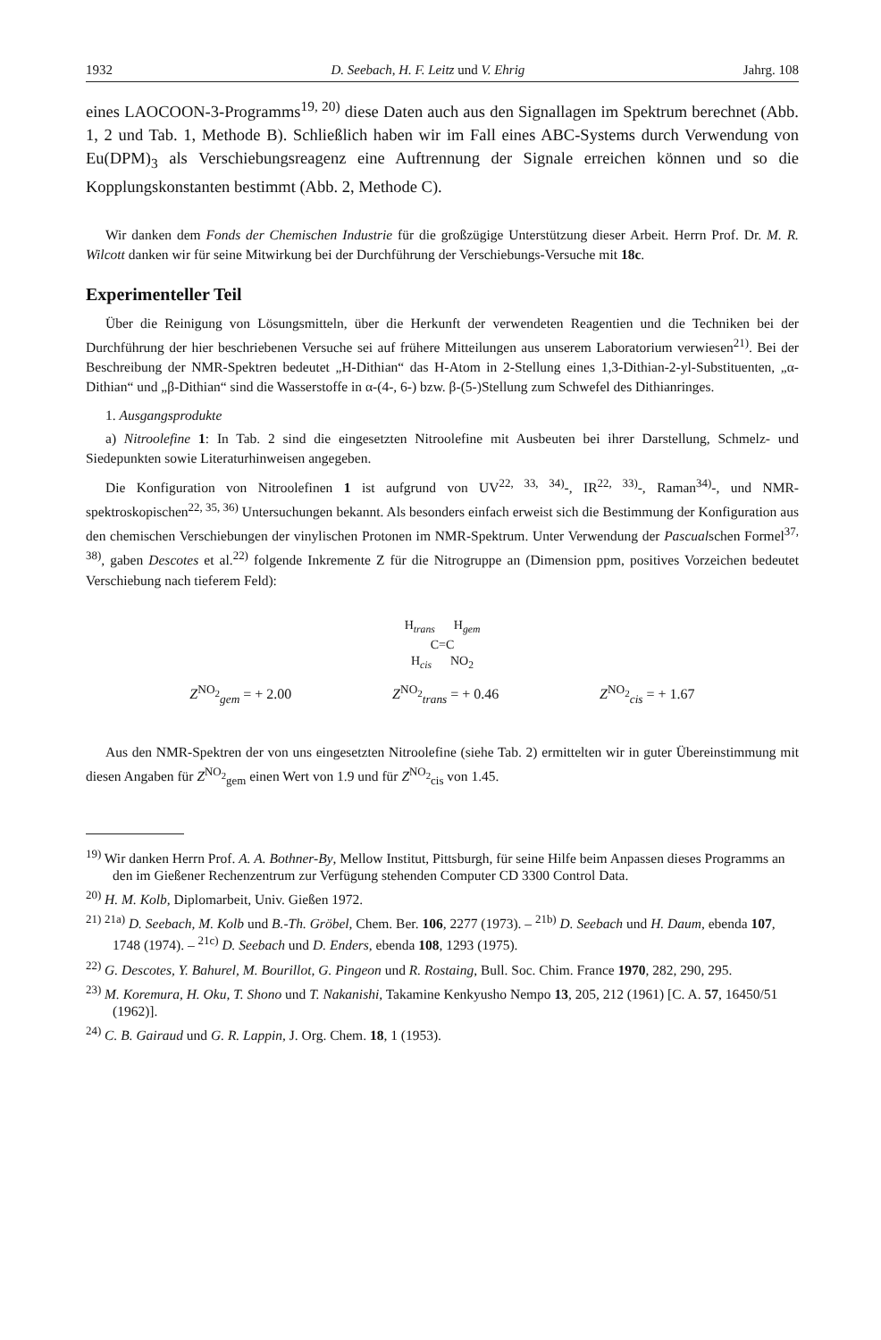1932 D. Seebach, H. F. Leitz und V. Ehrig Jahrg. 108
eines LAOCOON-3-Programms<sup>19, 20)</sup> diese Daten auch aus den Signallagen im Spektrum berechnet (Abb. 1, 2 und Tab. 1, Methode B). Schließlich haben wir im Fall eines ABC-Systems durch Verwendung von Eu(DPM)<sub>3</sub> als Verschiebungsreagenz eine Auftrennung der Signale erreichen können und so die Kopplungskonstanten bestimmt (Abb. 2, Methode C).
Wir danken dem Fonds der Chemischen Industrie für die großzügige Unterstützung dieser Arbeit. Herrn Prof. Dr. M. R. Wilcott danken wir für seine Mitwirkung bei der Durchführung der Verschiebungs-Versuche mit 18c.
Experimenteller Teil
Über die Reinigung von Lösungsmitteln, über die Herkunft der verwendeten Reagentien und die Techniken bei der Durchführung der hier beschriebenen Versuche sei auf frühere Mitteilungen aus unserem Laboratorium verwiesen<sup>21)</sup>. Bei der Beschreibung der NMR-Spektren bedeutet „H-Dithian“ das H-Atom in 2-Stellung eines 1,3-Dithian-2-yl-Substituenten, „α-Dithian“ und „β-Dithian“ sind die Wasserstoffe in α-(4-, 6-) bzw. β-(5-)Stellung zum Schwefel des Dithianringes.
1. Ausgangsprodukte
a) Nitroolefine 1: In Tab. 2 sind die eingesetzten Nitroolefine mit Ausbeuten bei ihrer Darstellung, Schmelz- und Siedepunkten sowie Literaturhinweisen angegeben.
Die Konfiguration von Nitroolefinen 1 ist aufgrund von UV<sup>22, 33, 34)</sup>-, IR<sup>22, 33)</sup>-, Raman<sup>34)</sup>-, und NMR-spektroskopischen<sup>22, 35, 36)</sup> Untersuchungen bekannt. Als besonders einfach erweist sich die Bestimmung der Konfiguration aus den chemischen Verschiebungen der vinylischen Protonen im NMR-Spektrum. Unter Verwendung der Pascualschen Formel<sup>37, 38)</sup>, gaben Descotes et al.<sup>22)</sup> folgende Inkremente Z für die Nitrogruppe an (Dimension ppm, positives Vorzeichen bedeutet Verschiebung nach tieferem Feld):
H<sub>trans</sub> H<sub>gem</sub>
C=C
H<sub>cis</sub> NO<sub>2</sub>
Z<sup>NO<sub>2</sub></sup><sub>gem</sub> = + 2.00 Z<sup>NO<sub>2</sub></sup><sub>trans</sub> = + 0.46 Z<sup>NO<sub>2</sub></sup><sub>cis</sub> = + 1.67
Aus den NMR-Spektren der von uns eingesetzten Nitroolefine (siehe Tab. 2) ermittelten wir in guter Übereinstimmung mit diesen Angaben für Z<sup>NO<sub>2</sub></sup><sub>gem</sub> einen Wert von 1.9 und für Z<sup>NO<sub>2</sub></sup><sub>cis</sub> von 1.45.
<sup>19)</sup> Wir danken Herrn Prof. A. A. Bothner-By, Mellow Institut, Pittsburgh, für seine Hilfe beim Anpassen dieses Programms an den im Gießener Rechenzentrum zur Verfügung stehenden Computer CD 3300 Control Data.
<sup>20)</sup> H. M. Kolb, Diplomarbeit, Univ. Gießen 1972.
<sup>21)</sup> <sup>21a)</sup> D. Seebach, M. Kolb und B.-Th. Gröbel, Chem. Ber. 106, 2277 (1973). – <sup>21b)</sup> D. Seebach und H. Daum, ebenda 107, 1748 (1974). – <sup>21c)</sup> D. Seebach und D. Enders, ebenda 108, 1293 (1975).
<sup>22)</sup> G. Descotes, Y. Bahurel, M. Bourillot, G. Pingeon und R. Rostaing, Bull. Soc. Chim. France 1970, 282, 290, 295.
<sup>23)</sup> M. Koremura, H. Oku, T. Shono und T. Nakanishi, Takamine Kenkyusho Nempo 13, 205, 212 (1961) [C. A. 57, 16450/51 (1962)].
<sup>24)</sup> C. B. Gairaud und G. R. Lappin, J. Org. Chem. 18, 1 (1953).